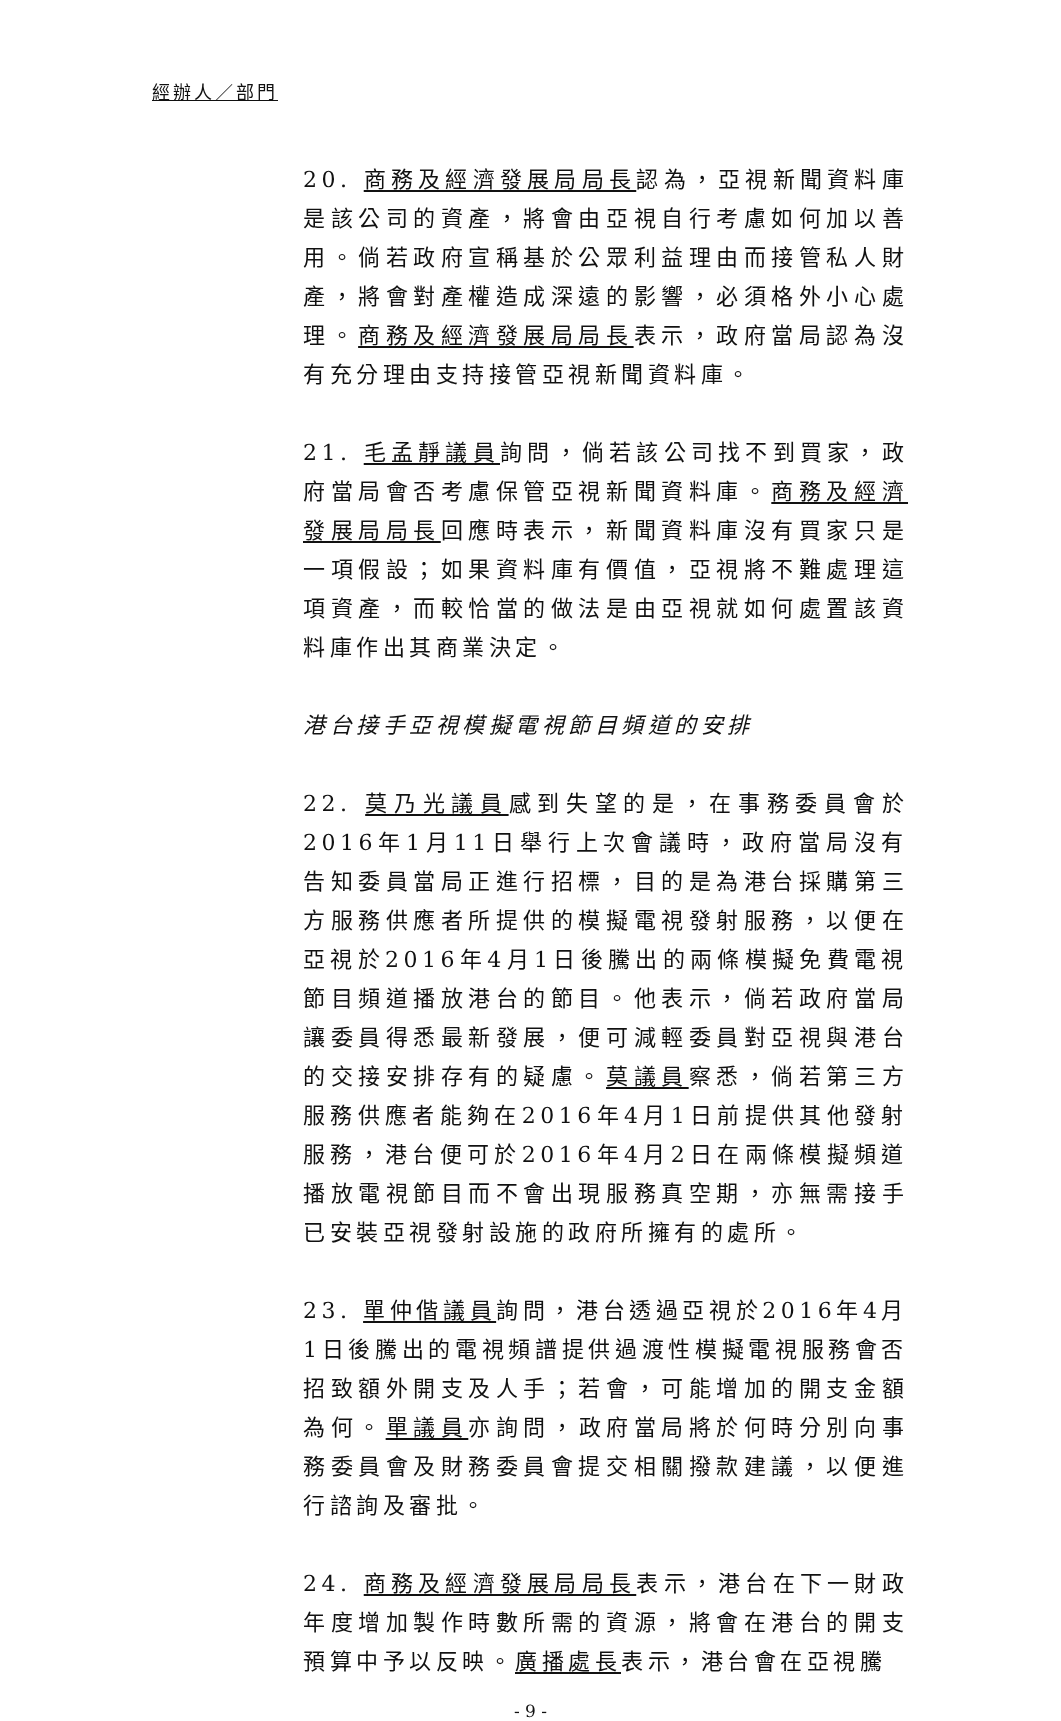經辦人／部門
20. 商務及經濟發展局局長認為，亞視新聞資料庫是該公司的資產，將會由亞視自行考慮如何加以善用。倘若政府宣稱基於公眾利益理由而接管私人財產，將會對產權造成深遠的影響，必須格外小心處理。商務及經濟發展局局長表示，政府當局認為沒有充分理由支持接管亞視新聞資料庫。
21. 毛孟靜議員詢問，倘若該公司找不到買家，政府當局會否考慮保管亞視新聞資料庫。商務及經濟發展局局長回應時表示，新聞資料庫沒有買家只是一項假設；如果資料庫有價值，亞視將不難處理這項資產，而較恰當的做法是由亞視就如何處置該資料庫作出其商業決定。
港台接手亞視模擬電視節目頻道的安排
22. 莫乃光議員感到失望的是，在事務委員會於2016年1月11日舉行上次會議時，政府當局沒有告知委員當局正進行招標，目的是為港台採購第三方服務供應者所提供的模擬電視發射服務，以便在亞視於2016年4月1日後騰出的兩條模擬免費電視節目頻道播放港台的節目。他表示，倘若政府當局讓委員得悉最新發展，便可減輕委員對亞視與港台的交接安排存有的疑慮。莫議員察悉，倘若第三方服務供應者能夠在2016年4月1日前提供其他發射服務，港台便可於2016年4月2日在兩條模擬頻道播放電視節目而不會出現服務真空期，亦無需接手已安裝亞視發射設施的政府所擁有的處所。
23. 單仲偕議員詢問，港台透過亞視於2016年4月1日後騰出的電視頻譜提供過渡性模擬電視服務會否招致額外開支及人手；若會，可能增加的開支金額為何。單議員亦詢問，政府當局將於何時分別向事務委員會及財務委員會提交相關撥款建議，以便進行諮詢及審批。
24. 商務及經濟發展局局長表示，港台在下一財政年度增加製作時數所需的資源，將會在港台的開支預算中予以反映。廣播處長表示，港台會在亞視騰
- 9 -